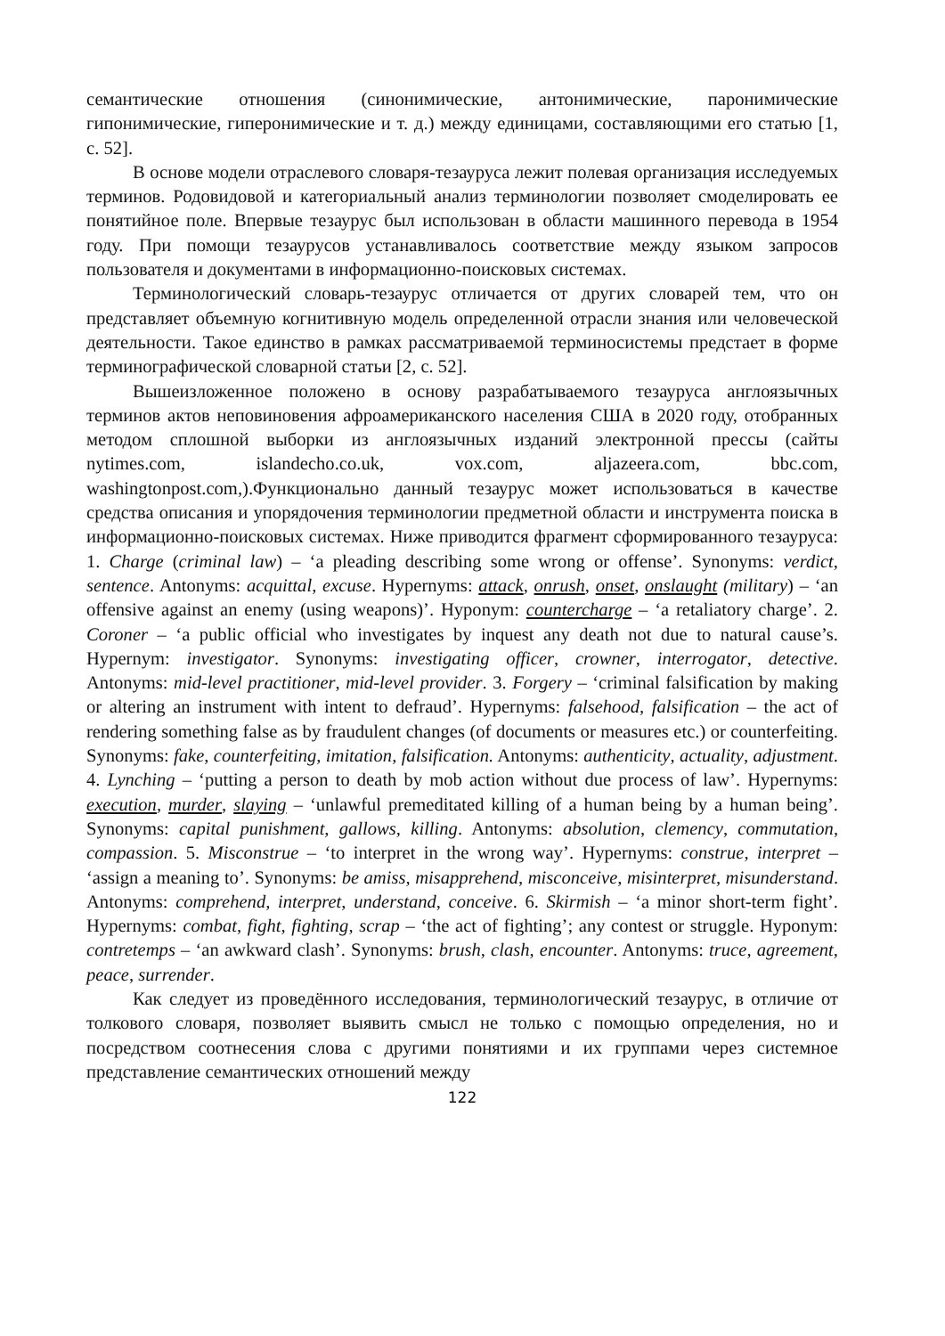семантические отношения (синонимические, антонимические, паронимические гипонимические, гиперонимические и т. д.) между единицами, составляющими его статью [1, с. 52].
В основе модели отраслевого словаря-тезауруса лежит полевая организация исследуемых терминов. Родовидовой и категориальный анализ терминологии позволяет смоделировать ее понятийное поле. Впервые тезаурус был использован в области машинного перевода в 1954 году. При помощи тезаурусов устанавливалось соответствие между языком запросов пользователя и документами в информационно-поисковых системах.
Терминологический словарь-тезаурус отличается от других словарей тем, что он представляет объемную когнитивную модель определенной отрасли знания или человеческой деятельности. Такое единство в рамках рассматриваемой терминосистемы предстает в форме терминографической словарной статьи [2, с. 52].
Вышеизложенное положено в основу разрабатываемого тезауруса англоязычных терминов актов неповиновения афроамериканского населения США в 2020 году, отобранных методом сплошной выборки из англоязычных изданий электронной прессы (сайты nytimes.com, islandecho.co.uk, vox.com, aljazeera.com, bbc.com, washingtonpost.com,).Функционально данный тезаурус может использоваться в качестве средства описания и упорядочения терминологии предметной области и инструмента поиска в информационно-поисковых системах. Ниже приводится фрагмент сформированного тезауруса: 1. Charge (criminal law) – ‘a pleading describing some wrong or offense’. Synonyms: verdict, sentence. Antonyms: acquittal, excuse. Hypernyms: attack, onrush, onset, onslaught (military) – ‘an offensive against an enemy (using weapons)’. Hyponym: countercharge – ‘a retaliatory charge’. 2. Coroner – ‘a public official who investigates by inquest any death not due to natural cause’s. Hypernym: investigator. Synonyms: investigating officer, crowner, interrogator, detective. Antonyms: mid-level practitioner, mid-level provider. 3. Forgery – ‘criminal falsification by making or altering an instrument with intent to defraud’. Hypernyms: falsehood, falsification – the act of rendering something false as by fraudulent changes (of documents or measures etc.) or counterfeiting. Synonyms: fake, counterfeiting, imitation, falsification. Antonyms: authenticity, actuality, adjustment. 4. Lynching – ‘putting a person to death by mob action without due process of law’. Hypernyms: execution, murder, slaying – ‘unlawful premeditated killing of a human being by a human being’. Synonyms: capital punishment, gallows, killing. Antonyms: absolution, clemency, commutation, compassion. 5. Misconstrue – ‘to interpret in the wrong way’. Hypernyms: construe, interpret – ‘assign a meaning to’. Synonyms: be amiss, misapprehend, misconceive, misinterpret, misunderstand. Antonyms: comprehend, interpret, understand, conceive. 6. Skirmish – ‘a minor short-term fight’. Hypernyms: combat, fight, fighting, scrap – ‘the act of fighting’; any contest or struggle. Hyponym: contretemps – ‘an awkward clash’. Synonyms: brush, clash, encounter. Antonyms: truce, agreement, peace, surrender.
Как следует из проведённого исследования, терминологический тезаурус, в отличие от толкового словаря, позволяет выявить смысл не только с помощью определения, но и посредством соотнесения слова с другими понятиями и их группами через системное представление семантических отношений между
122